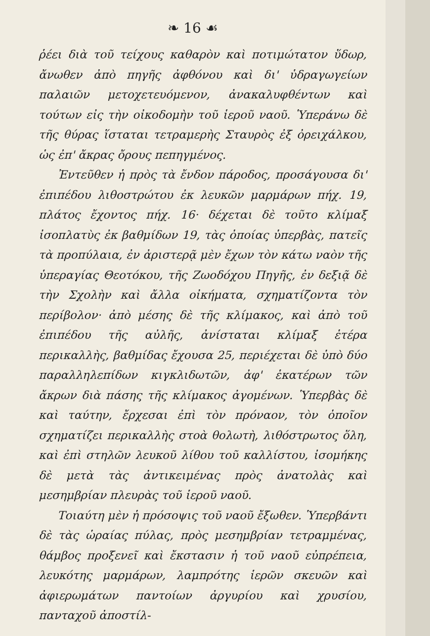❧ 16 ☙
ῥέει διὰ τοῦ τείχους καθαρὸν καὶ ποτιμώτατον ὕδωρ, ἄνωθεν ἀπὸ πηγῆς ἀφθόνου καὶ δι' ὑδραγωγείων παλαιῶν μετοχετευόμενον, ἀνακαλυφθέντων καὶ τούτων εἰς τὴν οἰκοδομὴν τοῦ ἱεροῦ ναοῦ. Ὑπεράνω δὲ τῆς θύρας ἵσταται τετραμερὴς Σταυρὸς ἐξ ὀρειχάλκου, ὡς ἐπ' ἄκρας ὄρους πεπηγμένος.
Ἐντεῦθεν ἡ πρὸς τὰ ἔνδον πάροδος, προσάγουσα δι' ἐπιπέδου λιθοστρώτου ἐκ λευκῶν μαρμάρων πήχ. 19, πλάτος ἔχοντος πήχ. 16· δέχεται δὲ τοῦτο κλίμαξ ἰσοπλατὺς ἐκ βαθμίδων 19, τὰς ὁποίας ὑπερβὰς, πατεῖς τὰ προπύλαια, ἐν ἀριστερᾷ μὲν ἔχων τὸν κάτω ναὸν τῆς ὑπεραγίας Θεοτόκου, τῆς Ζωοδόχου Πηγῆς, ἐν δεξιᾷ δὲ τὴν Σχολὴν καὶ ἄλλα οἰκήματα, σχηματίζοντα τὸν περίβολον· ἀπὸ μέσης δὲ τῆς κλίμακος, καὶ ἀπὸ τοῦ ἐπιπέδου τῆς αὐλῆς, ἀνίσταται κλίμαξ ἑτέρα περικαλλὴς, βαθμίδας ἔχουσα 25, περιέχεται δὲ ὑπὸ δύο παραλληλεπίδων κιγκλιδωτῶν, ἀφ' ἑκατέρων τῶν ἄκρων διὰ πάσης τῆς κλίμακος ἀγομένων. Ὑπερβὰς δὲ καὶ ταύτην, ἔρχεσαι ἐπὶ τὸν πρόναον, τὸν ὁποῖον σχηματίζει περικαλλὴς στοὰ θολωτὴ, λιθόστρωτος ὅλη, καὶ ἐπὶ στηλῶν λευκοῦ λίθου τοῦ καλλίστου, ἰσομήκης δὲ μετὰ τὰς ἀντικειμένας πρὸς ἀνατολὰς καὶ μεσημβρίαν πλευρὰς τοῦ ἱεροῦ ναοῦ.
Τοιαύτη μὲν ἡ πρόσοψις τοῦ ναοῦ ἔξωθεν. Ὑπερβάντι δὲ τὰς ὡραίας πύλας, πρὸς μεσημβρίαν τετραμμένας, θάμβος προξενεῖ καὶ ἔκστασιν ἡ τοῦ ναοῦ εὐπρέπεια, λευκότης μαρμάρων, λαμπρότης ἱερῶν σκευῶν καὶ ἀφιερωμάτων παντοίων ἀργυρίου καὶ χρυσίου, πανταχοῦ ἀποστίλ-